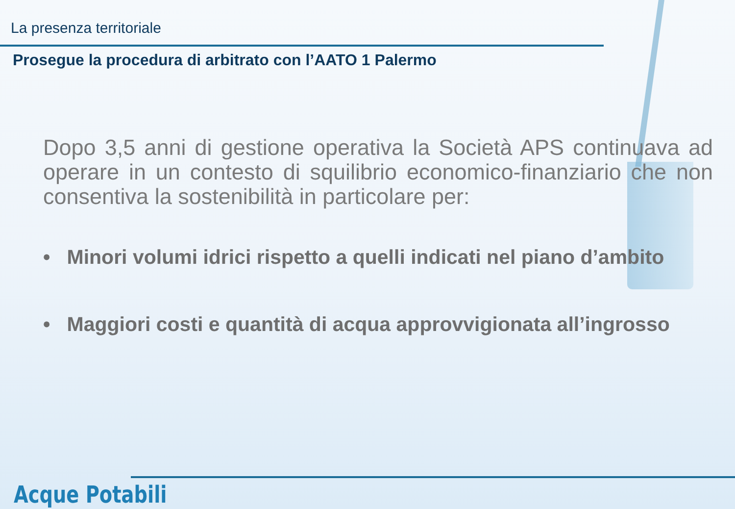La presenza territoriale
Prosegue la procedura di arbitrato con l’AATO 1 Palermo
Dopo 3,5 anni di gestione operativa la Società APS continuava ad operare in un contesto di squilibrio economico-finanziario che non consentiva la sostenibilità in particolare per:
• Minori volumi idrici rispetto a quelli indicati nel piano d’ambito
• Maggiori costi e quantità di acqua approvvigionata all’ingrosso
Acque Potabili